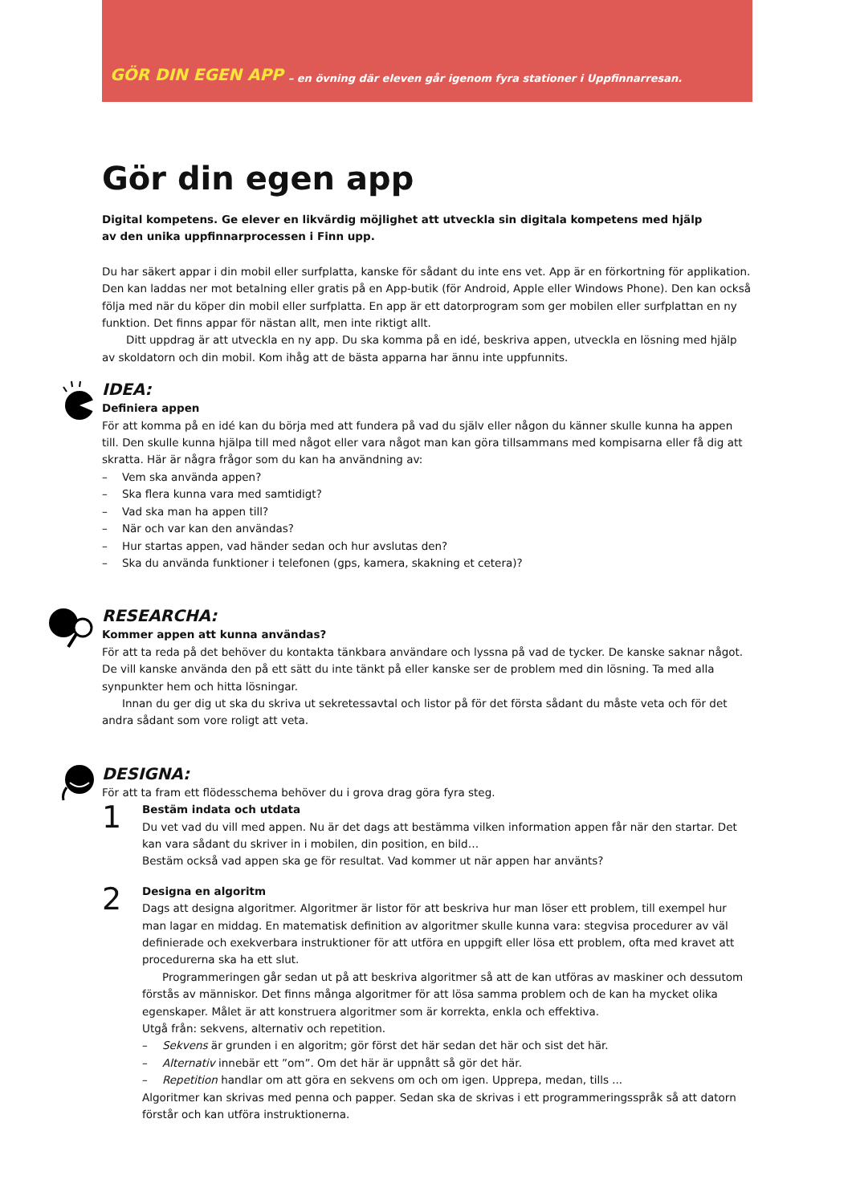GÖR DIN EGEN APP – en övning där eleven går igenom fyra stationer i Uppfinnarresan.
Gör din egen app
Digital kompetens. Ge elever en likvärdig möjlighet att utveckla sin digitala kompetens med hjälp
av den unika uppfinnarprocessen i Finn upp.
Du har säkert appar i din mobil eller surfplatta, kanske för sådant du inte ens vet. App är en förkortning för applikation. Den kan laddas ner mot betalning eller gratis på en App-butik (för Android, Apple eller Windows Phone). Den kan också följa med när du köper din mobil eller surfplatta. En app är ett datorprogram som ger mobilen eller surfplattan en ny funktion. Det finns appar för nästan allt, men inte riktigt allt.
Ditt uppdrag är att utveckla en ny app. Du ska komma på en idé, beskriva appen, utveckla en lösning med hjälp av skoldatorn och din mobil. Kom ihåg att de bästa apparna har ännu inte uppfunnits.
IDEA:
Definiera appen
För att komma på en idé kan du börja med att fundera på vad du själv eller någon du känner skulle kunna ha appen till. Den skulle kunna hjälpa till med något eller vara något man kan göra tillsammans med kompisarna eller få dig att skratta. Här är några frågor som du kan ha användning av:
– Vem ska använda appen?
– Ska flera kunna vara med samtidigt?
– Vad ska man ha appen till?
– När och var kan den användas?
– Hur startas appen, vad händer sedan och hur avslutas den?
– Ska du använda funktioner i telefonen (gps, kamera, skakning et cetera)?
RESEARCHA:
Kommer appen att kunna användas?
För att ta reda på det behöver du kontakta tänkbara användare och lyssna på vad de tycker. De kanske saknar något. De vill kanske använda den på ett sätt du inte tänkt på eller kanske ser de problem med din lösning. Ta med alla synpunkter hem och hitta lösningar.
Innan du ger dig ut ska du skriva ut sekretessavtal och listor på för det första sådant du måste veta och för det andra sådant som vore roligt att veta.
DESIGNA:
För att ta fram ett flödesschema behöver du i grova drag göra fyra steg.
1
Bestäm indata och utdata
Du vet vad du vill med appen. Nu är det dags att bestämma vilken information appen får när den startar. Det kan vara sådant du skriver in i mobilen, din position, en bild…
Bestäm också vad appen ska ge för resultat. Vad kommer ut när appen har använts?
2
Designa en algoritm
Dags att designa algoritmer. Algoritmer är listor för att beskriva hur man löser ett problem, till exempel hur man lagar en middag. En matematisk definition av algoritmer skulle kunna vara: stegvisa procedurer av väl definierade och exekverbara instruktioner för att utföra en uppgift eller lösa ett problem, ofta med kravet att procedurerna ska ha ett slut.
Programmeringen går sedan ut på att beskriva algoritmer så att de kan utföras av maskiner och dessutom förstås av människor. Det finns många algoritmer för att lösa samma problem och de kan ha mycket olika egenskaper. Målet är att konstruera algoritmer som är korrekta, enkla och effektiva.
Utgå från: sekvens, alternativ och repetition.
– Sekvens är grunden i en algoritm; gör först det här sedan det här och sist det här.
– Alternativ innebär ett ”om”. Om det här är uppnått så gör det här.
– Repetition handlar om att göra en sekvens om och om igen. Upprepa, medan, tills ...
Algoritmer kan skrivas med penna och papper. Sedan ska de skrivas i ett programmeringsspråk så att datorn förstår och kan utföra instruktionerna.